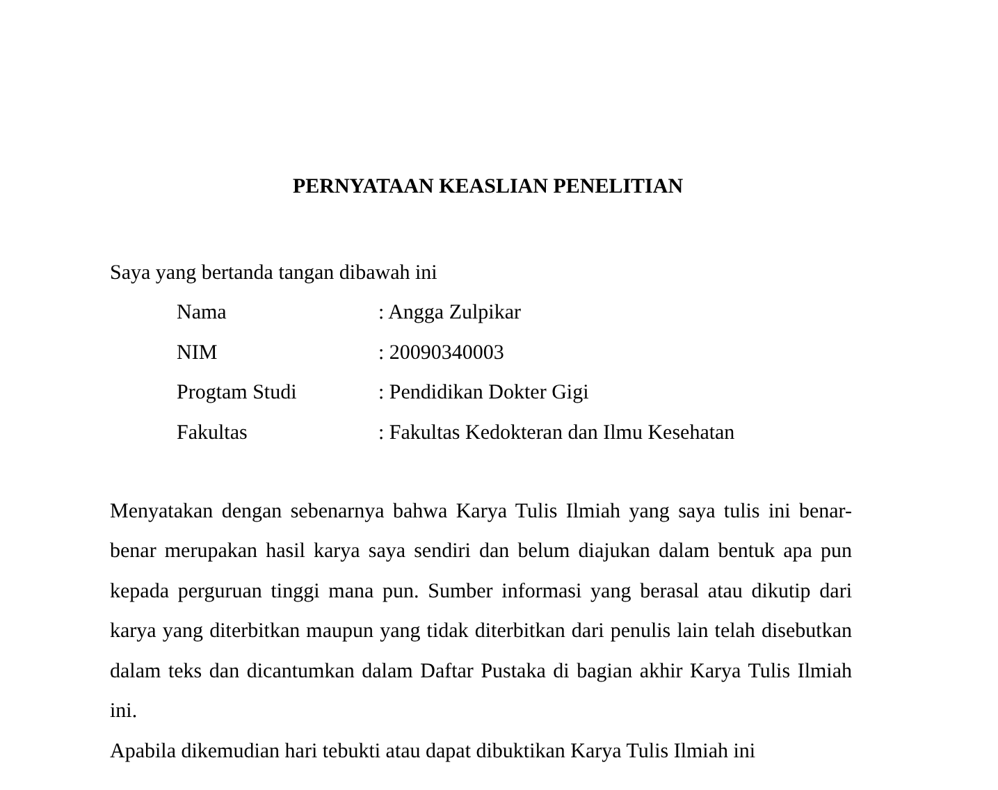PERNYATAAN KEASLIAN PENELITIAN
Saya yang bertanda tangan dibawah ini
| Nama | : Angga Zulpikar |
| NIM | : 20090340003 |
| Progtam Studi | : Pendidikan Dokter Gigi |
| Fakultas | : Fakultas Kedokteran dan Ilmu Kesehatan |
Menyatakan dengan sebenarnya bahwa Karya Tulis Ilmiah yang saya tulis ini benar-benar merupakan hasil karya saya sendiri dan belum diajukan dalam bentuk apa pun kepada perguruan tinggi mana pun. Sumber informasi yang berasal atau dikutip dari karya yang diterbitkan maupun yang tidak diterbitkan dari penulis lain telah disebutkan dalam teks dan dicantumkan dalam Daftar Pustaka di bagian akhir Karya Tulis Ilmiah ini.
Apabila dikemudian hari tebukti atau dapat dibuktikan Karya Tulis Ilmiah ini